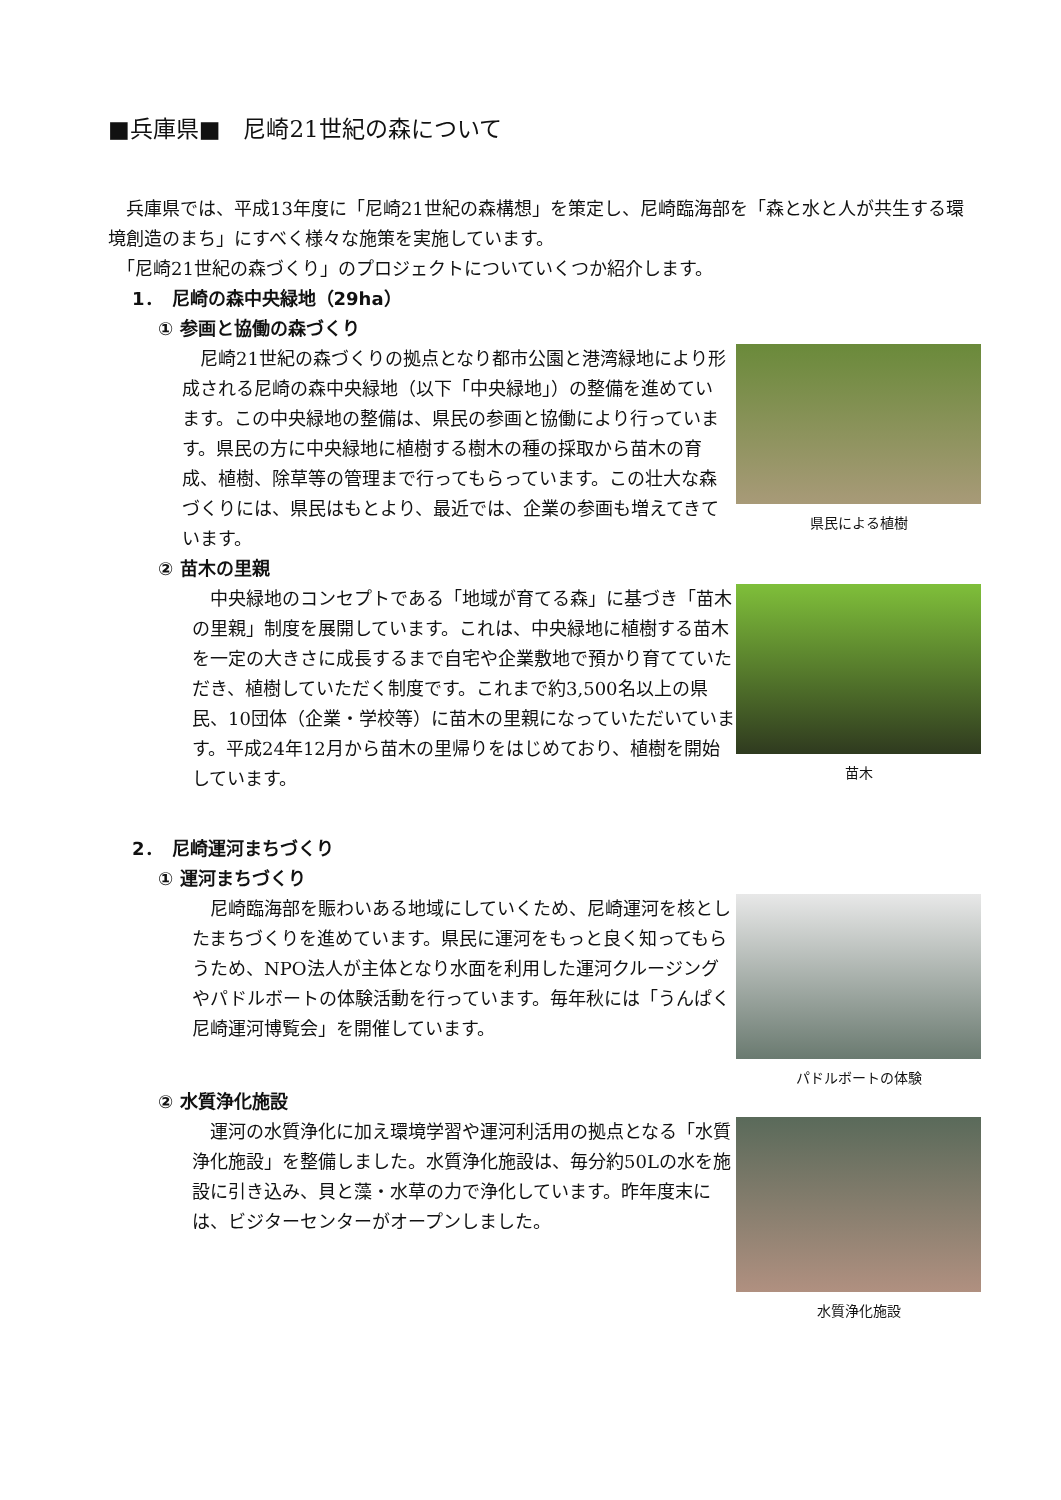■兵庫県■　尼崎21世紀の森について
　兵庫県では、平成13年度に「尼崎21世紀の森構想」を策定し、尼崎臨海部を「森と水と人が共生する環境創造のまち」にすべく様々な施策を実施しています。
　「尼崎21世紀の森づくり」のプロジェクトについていくつか紹介します。
1．　尼崎の森中央緑地（29ha）
① 参画と協働の森づくり
　尼崎21世紀の森づくりの拠点となり都市公園と港湾緑地により形成される尼崎の森中央緑地（以下「中央緑地」）の整備を進めています。この中央緑地の整備は、県民の参画と協働により行っています。県民の方に中央緑地に植樹する樹木の種の採取から苗木の育成、植樹、除草等の管理まで行ってもらっています。この壮大な森づくりには、県民はもとより、最近では、企業の参画も増えてきています。
県民による植樹
② 苗木の里親
　中央緑地のコンセプトである「地域が育てる森」に基づき「苗木の里親」制度を展開しています。これは、中央緑地に植樹する苗木を一定の大きさに成長するまで自宅や企業敷地で預かり育てていただき、植樹していただく制度です。これまで約3,500名以上の県民、10団体（企業・学校等）に苗木の里親になっていただいています。平成24年12月から苗木の里帰りをはじめており、植樹を開始しています。
苗木
2．　尼崎運河まちづくり
① 運河まちづくり
　尼崎臨海部を賑わいある地域にしていくため、尼崎運河を核としたまちづくりを進めています。県民に運河をもっと良く知ってもらうため、NPO法人が主体となり水面を利用した運河クルージングやパドルボートの体験活動を行っています。毎年秋には「うんぱく　尼崎運河博覧会」を開催しています。
パドルボートの体験
② 水質浄化施設
　運河の水質浄化に加え環境学習や運河利活用の拠点となる「水質浄化施設」を整備しました。水質浄化施設は、毎分約50Lの水を施設に引き込み、貝と藻・水草の力で浄化しています。昨年度末には、ビジターセンターがオープンしました。
水質浄化施設